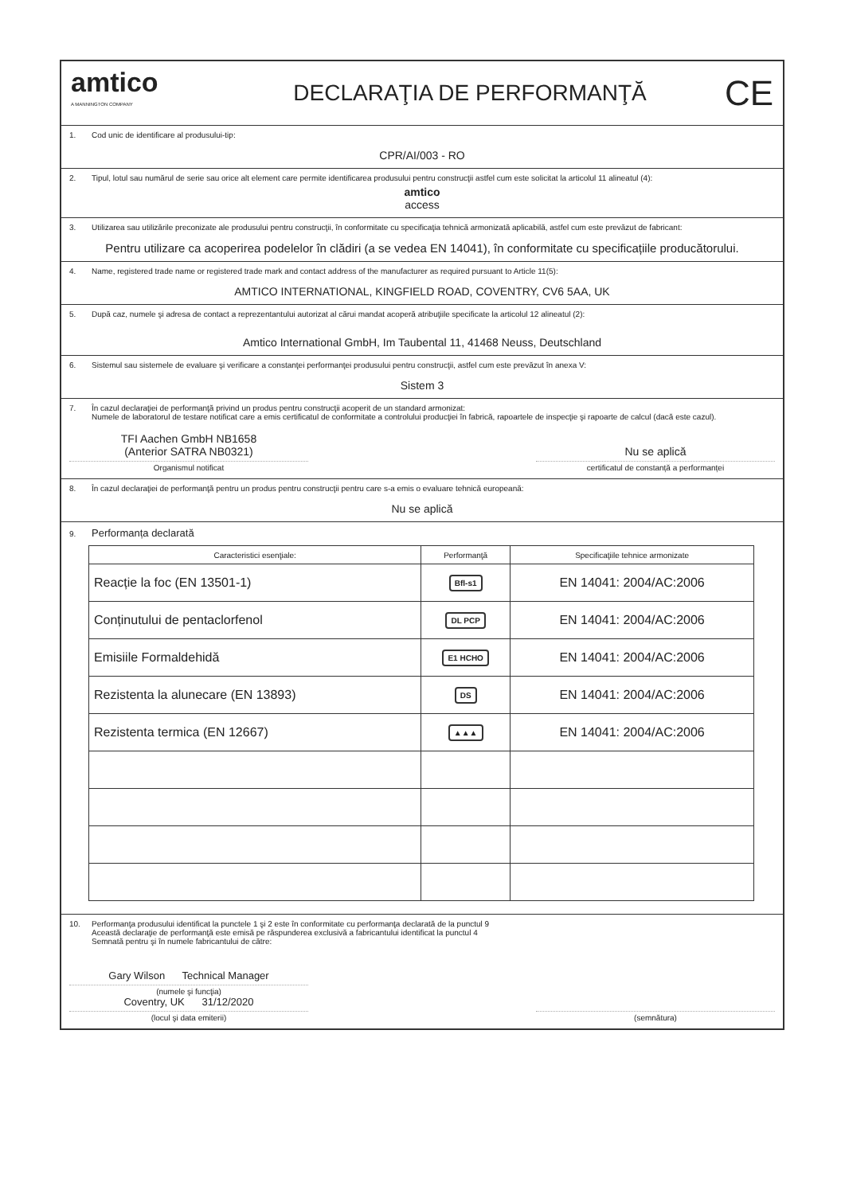amtico
A MANNINGTON COMPANY
DECLARAŢIA DE PERFORMANŢĂ
CE
1. Cod unic de identificare al produsului-tip:
CPR/AI/003 - RO
2. Tipul, lotul sau numărul de serie sau orice alt element care permite identificarea produsului pentru construcţii astfel cum este solicitat la articolul 11 alineatul (4):
amtico
access
3. Utilizarea sau utilizările preconizate ale produsului pentru construcţii, în conformitate cu specificaţia tehnică armonizată aplicabilă, astfel cum este prevăzut de fabricant:
Pentru utilizare ca acoperirea podelelor în clădiri (a se vedea EN 14041), în conformitate cu specificațiile producătorului.
4. Name, registered trade name or registered trade mark and contact address of the manufacturer as required pursuant to Article 11(5):
AMTICO INTERNATIONAL, KINGFIELD ROAD, COVENTRY, CV6 5AA, UK
5. După caz, numele şi adresa de contact a reprezentantului autorizat al cărui mandat acoperă atribuţiile specificate la articolul 12 alineatul (2):
Amtico International GmbH, Im Taubental 11, 41468 Neuss, Deutschland
6. Sistemul sau sistemele de evaluare şi verificare a constanţei performanţei produsului pentru construcţii, astfel cum este prevăzut în anexa V:
Sistem 3
7. În cazul declaraţiei de performanţă privind un produs pentru construcţii acoperit de un standard armonizat:
Numele de laboratorul de testare notificat care a emis certificatul de conformitate a controlului producţiei în fabrică, rapoartele de inspecţie şi rapoarte de calcul (dacă este cazul).
TFI Aachen GmbH NB1658
(Anterior SATRA NB0321)
Organismul notificat
Nu se aplică
certificatul de constanță a performanței
8. În cazul declaraţiei de performanţă pentru un produs pentru construcţii pentru care s-a emis o evaluare tehnică europeană:
Nu se aplică
9. Performanța declarată
| Caracteristici esenţiale: | Performanţă | Specificaţiile tehnice armonizate |
| --- | --- | --- |
| Reacție la foc (EN 13501-1) | Bfl-s1 | EN 14041: 2004/AC:2006 |
| Conținutului de pentaclorfenol | DL PCP | EN 14041: 2004/AC:2006 |
| Emisiile Formaldehidă | E1 HCHO | EN 14041: 2004/AC:2006 |
| Rezistenta la alunecare (EN 13893) | DS | EN 14041: 2004/AC:2006 |
| Rezistenta termica (EN 12667) | ▲▲▲ | EN 14041: 2004/AC:2006 |
10. Performanţa produsului identificat la punctele 1 şi 2 este în conformitate cu performanţa declarată de la punctul 9
Această declaraţie de performanţă este emisă pe răspunderea exclusivă a fabricantului identificat la punctul 4
Semnată pentru şi în numele fabricantului de către:
Gary Wilson Technical Manager
(numele şi funcţia)
Coventry, UK 31/12/2020
(locul şi data emiterii)
(semnătura)